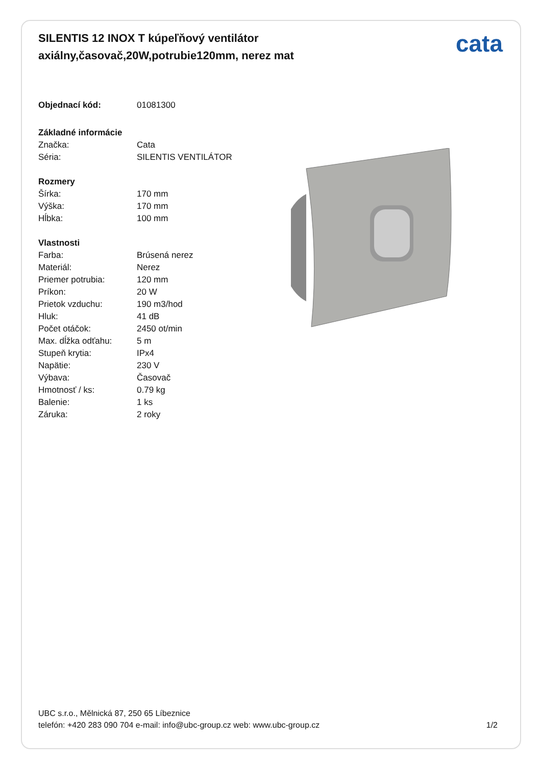SILENTIS 12 INOX T kúpeľňový ventilátor axiálny,časovač,20W,potrubie120mm, nerez mat
cata
| Objednací kód: | 01081300 |
| Základné informácie | |
| Značka: | Cata |
| Séria: | SILENTIS VENTILÁTOR |
| Rozmery | |
| Šírka: | 170 mm |
| Výška: | 170 mm |
| Hĺbka: | 100 mm |
| Vlastnosti | |
| Farba: | Brúsená nerez |
| Materiál: | Nerez |
| Priemer potrubia: | 120 mm |
| Príkon: | 20 W |
| Prietok vzduchu: | 190 m3/hod |
| Hluk: | 41 dB |
| Počet otáčok: | 2450 ot/min |
| Max. dĺžka odťahu: | 5 m |
| Stupeň krytia: | IPx4 |
| Napätie: | 230 V |
| Výbava: | Časovač |
| Hmotnosť / ks: | 0.79 kg |
| Balenie: | 1 ks |
| Záruka: | 2 roky |
UBC s.r.o., Mělnická 87, 250 65 Líbeznice
telefón: +420 283 090 704 e-mail: info@ubc-group.cz web: www.ubc-group.cz
1/2